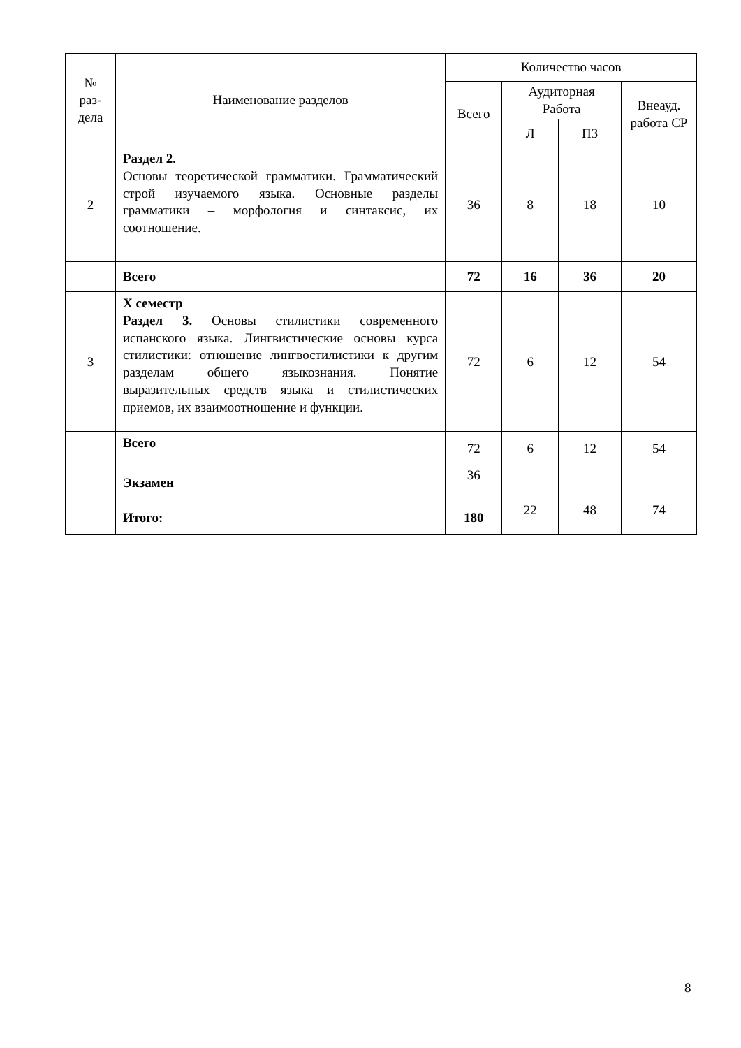| № раз- дела | Наименование разделов | Количество часов | | | |
| --- | --- | --- | --- | --- | --- |
| | | Всего | Аудиторная Работа | | Внеауд. работа СР |
| | | | Л | ПЗ | |
| 2 | Раздел 2. Основы теоретической грамматики. Грамматический строй изучаемого языка. Основные разделы грамматики – морфология и синтаксис, их соотношение. | 36 | 8 | 18 | 10 |
| | Всего | 72 | 16 | 36 | 20 |
| 3 | Х семестр Раздел 3. Основы стилистики современного испанского языка. Лингвистические основы курса стилистики: отношение лингвостилистики к другим разделам общего языкознания. Понятие выразительных средств языка и стилистических приемов, их взаимоотношение и функции. | 72 | 6 | 12 | 54 |
| | Всего | 72 | 6 | 12 | 54 |
| | Экзамен | 36 | | | |
| | Итого: | 180 | 22 | 48 | 74 |
8